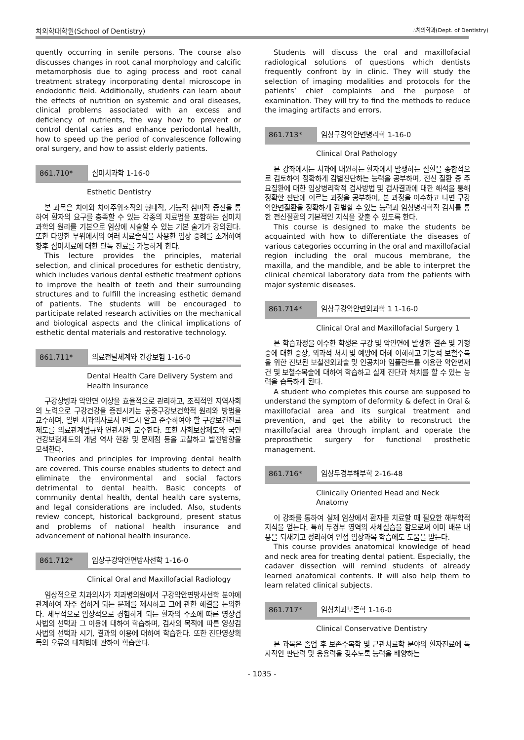치의학대학원(School of Dentistry) ∴치의학과(Dept. of Dentistry)
quently occurring in senile persons. The course also discusses changes in root canal morphology and calcific metamorphosis due to aging process and root canal treatment strategy incorporating dental microscope in endodontic field. Additionally, students can learn about the effects of nutrition on systemic and oral diseases, clinical problems associated with an excess and deficiency of nutrients, the way how to prevent or control dental caries and enhance periodontal health, how to speed up the period of convalescence following oral surgery, and how to assist elderly patients.
861.710* 심미치과학 1-16-0
Esthetic Dentistry
본 과목은 치아와 치아주위조직의 형태적, 기능적 심미적 증진을 통하여 환자의 요구를 충족할 수 있는 각종의 치료법을 포함하는 심미치과학의 원리를 기본으로 임상에 시술할 수 있는 기본 술기가 강의된다. 또한 다양한 부위에서의 여러 치료술식을 사용한 임상 증례를 소개하여 향후 심미치료에 대한 단독 진료를 가능하게 한다.
This lecture provides the principles, material selection, and clinical procedures for esthetic dentistry, which includes various dental esthetic treatment options to improve the health of teeth and their surrounding structures and to fulfill the increasing esthetic demand of patients. The students will be encouraged to participate related research activities on the mechanical and biological aspects and the clinical implications of esthetic dental materials and restorative technology.
861.711* 의료전달체계와 건강보험 1-16-0
Dental Health Care Delivery System and Health Insurance
구강상병과 악안면 이상을 효율적으로 관리하고, 조직적인 지역사회의 노력으로 구강건강을 증진시키는 공중구강보건학적 원리와 방법을 교수하며, 일반 치과의사로서 반드시 알고 준수하여야 할 구강보건진료제도를 의료관계법규와 연관시켜 교수한다. 또한 사회보장제도와 국민건강보험제도의 개념 역사 현황 및 문제점 등을 고찰하고 발전방향을 모색한다.
Theories and principles for improving dental health are covered. This course enables students to detect and eliminate the environmental and social factors detrimental to dental health. Basic concepts of community dental health, dental health care systems, and legal considerations are included. Also, students review concept, historical background, present status and problems of national health insurance and advancement of national health insurance.
861.712* 임상구강악안면방사선학 1-16-0
Clinical Oral and Maxillofacial Radiology
임상적으로 치과의사가 치과병의원에서 구강악안면방사선학 분야에 관계하여 자주 접하게 되는 문제를 제시하고 그에 관한 해결을 논의한다. 세부적으로 임상적으로 경험하게 되는 환자의 주소에 따른 영상검사법의 선택과 그 이용에 대하여 학습하며, 검사의 목적에 따른 영상검사법의 선택과 시기, 결과의 이용에 대하여 학습한다. 또한 진단영상획득의 오류와 대처법에 관하여 학습한다.
Students will discuss the oral and maxillofacial radiological solutions of questions which dentists frequently confront by in clinic. They will study the selection of imaging modalities and protocols for the patients’ chief complaints and the purpose of examination. They will try to find the methods to reduce the imaging artifacts and errors.
861.713* 임상구강악안면병리학 1-16-0
Clinical Oral Pathology
본 강좌에서는 치과에 내원하는 환자에서 발생하는 질환을 종합적으로 검토하여 정확하게 감별진단하는 능력을 공부하며, 전신 질환 중 주요질환에 대한 임상병리학적 검사방법 및 검사결과에 대한 해석을 통해 정확한 진단에 이르는 과정을 공부하여, 본 과정을 이수하고 나면 구강악안면질환을 정확하게 감별할 수 있는 능력과 임상병리학적 검사를 통한 전신질환의 기본적인 지식을 갖출 수 있도록 한다.
This course is designed to make the students be acquainted with how to differentiate the diseases of various categories occurring in the oral and maxillofacial region including the oral mucous membrane, the maxilla, and the mandible, and be able to interpret the clinical chemical laboratory data from the patients with major systemic diseases.
861.714* 임상구강악안면외과학 1 1-16-0
Clinical Oral and Maxillofacial Surgery 1
본 학습과정을 이수한 학생은 구강 및 악안면에 발생한 결손 및 기형증에 대한 증상, 외과적 처치 및 예방에 대해 이해하고 기능적 보철수복을 위한 진보된 보철전외과술 및 인공치아 임플란트를 이용한 악안면재건 및 보철수복술에 대하여 학습하고 실제 진단과 처치를 할 수 있는 능력을 습득하게 된다.
A student who completes this course are supposed to understand the symptom of deformity & defect in Oral & maxillofacial area and its surgical treatment and prevention, and get the ability to reconstruct the maxillofacial area through implant and operate the preprosthetic surgery for functional prosthetic management.
861.716* 임상두경부해부학 2-16-48
Clinically Oriented Head and Neck Anatomy
이 강좌를 통하여 실제 임상에서 환자를 치료할 때 필요한 해부학적 지식을 얻는다. 특히 두경부 영역의 사체실습을 함으로써 이미 배운 내용을 되새기고 정리하여 인접 임상과목 학습에도 도움을 받는다.
This course provides anatomical knowledge of head and neck area for treating dental patient. Especially, the cadaver dissection will remind students of already learned anatomical contents. It will also help them to learn related clinical subjects.
861.717* 임상치과보존학 1-16-0
Clinical Conservative Dentistry
본 과목은 졸업 후 보존수복학 및 근관치료학 분야의 환자진료에 독자적인 판단력 및 응용력을 갖추도록 능력을 배양하는
- 1035 -